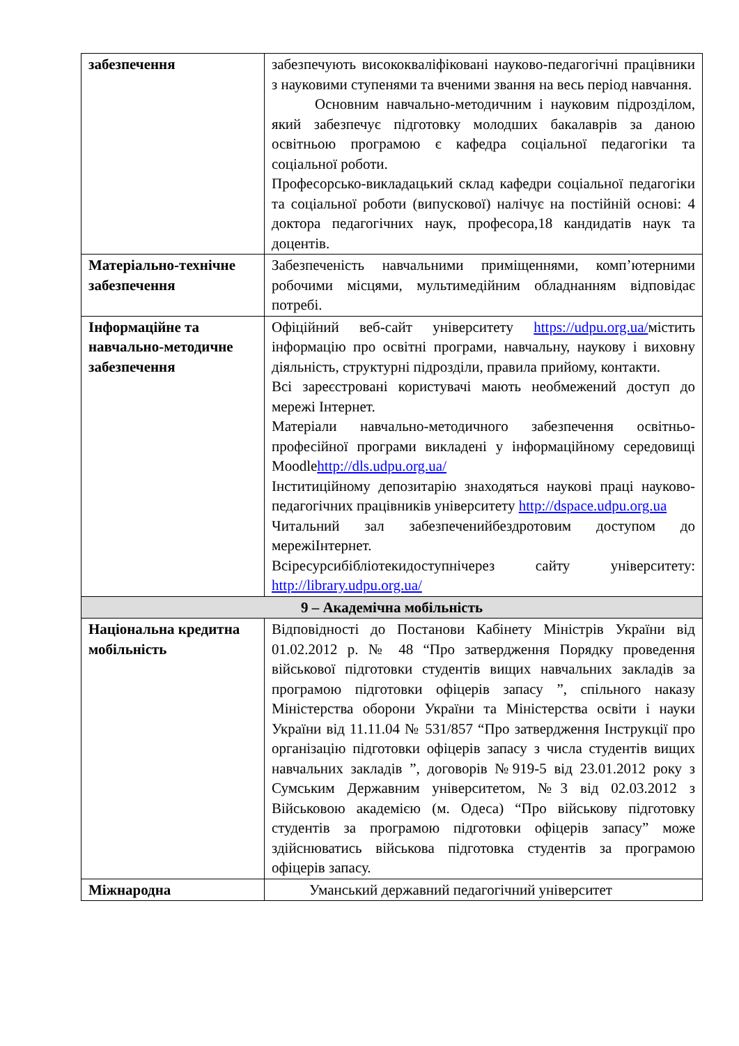| забезпечення | забезпечують висококваліфіковані науково-педагогічні працівники з науковими ступенями та вченими звання на весь період навчання. Основним навчально-методичним і науковим підрозділом, який забезпечує підготовку молодших бакалаврів за даною освітньою програмою є кафедра соціальної педагогіки та соціальної роботи. Професорсько-викладацький склад кафедри соціальної педагогіки та соціальної роботи (випускової) налічує на постійній основі: 4 доктора педагогічних наук, професора,18 кандидатів наук та доцентів. |
| Матеріально-технічне забезпечення | Забезпеченість навчальними приміщеннями, комп’ютерними робочими місцями, мультимедійним обладнанням відповідає потребі. |
| Інформаційне та навчально-методичне забезпечення | Офіційний веб-сайт університету https://udpu.org.ua/ містить інформацію про освітні програми, навчальну, наукову і виховну діяльність, структурні підрозділи, правила прийому, контакти. Всі зареєстровані користувачі мають необмежений доступ до мережі Інтернет. Матеріали навчально-методичного забезпечення освітньо-професійної програми викладені у інформаційному середовищі Moodle http://dls.udpu.org.ua/ Інститиційному депозитарію знаходяться наукові праці науково-педагогічних працівників університету http://dspace.udpu.org.ua Читальний зал забезпеченийбездротовим доступом до мережіІнтернет. Всіресурсибібліотекидоступнічерез сайту університету: http://library.udpu.org.ua/ |
| 9 – Академічна мобільність | |
| Національна кредитна мобільність | Відповідності до Постанови Кабінету Міністрів України від 01.02.2012 р. № 48 “Про затвердження Порядку проведення військової підготовки студентів вищих навчальних закладів за програмою підготовки офіцерів запасу ”, спільного наказу Міністерства оборони України та Міністерства освіти і науки України від 11.11.04 № 531/857 “Про затвердження Інструкції про організацію підготовки офіцерів запасу з числа студентів вищих навчальних закладів ”, договорів №919-5 від 23.01.2012 року з Сумським Державним університетом, №3 від 02.03.2012 з Військовою академією (м. Одеса) “Про військову підготовку студентів за програмою підготовки офіцерів запасу” може здійснюватись військова підготовка студентів за програмою офіцерів запасу. |
| Міжнародна | Уманський державний педагогічний університет |